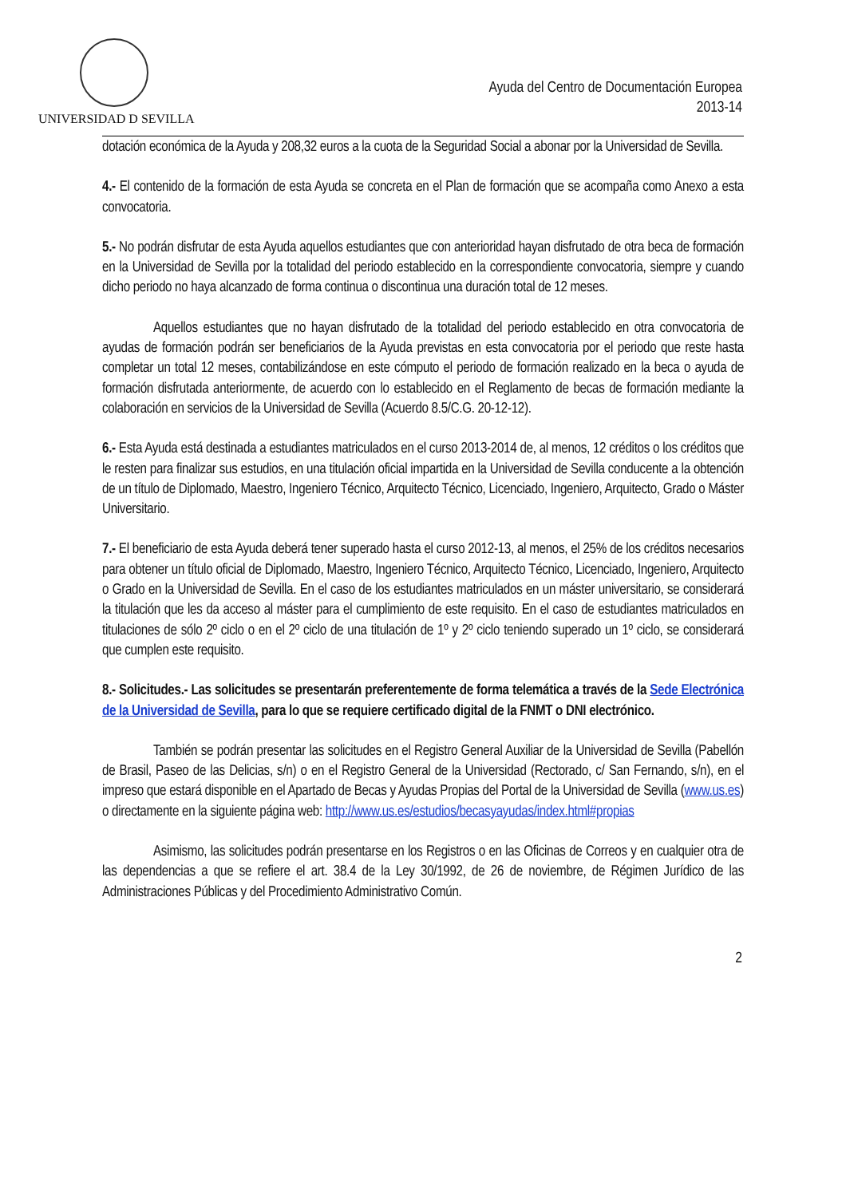UNIVERSIDAD D SEVILLA
Ayuda del Centro de Documentación Europea
2013-14
dotación económica de la Ayuda y 208,32 euros a la cuota de la Seguridad Social a abonar por la Universidad de Sevilla.
4.- El contenido de la formación de esta Ayuda se concreta en el Plan de formación que se acompaña como Anexo a esta convocatoria.
5.- No podrán disfrutar de esta Ayuda aquellos estudiantes que con anterioridad hayan disfrutado de otra beca de formación en la Universidad de Sevilla por la totalidad del periodo establecido en la correspondiente convocatoria, siempre y cuando dicho periodo no haya alcanzado de forma continua o discontinua una duración total de 12 meses.
Aquellos estudiantes que no hayan disfrutado de la totalidad del periodo establecido en otra convocatoria de ayudas de formación podrán ser beneficiarios de la Ayuda previstas en esta convocatoria por el periodo que reste hasta completar un total 12 meses, contabilizándose en este cómputo el periodo de formación realizado en la beca o ayuda de formación disfrutada anteriormente, de acuerdo con lo establecido en el Reglamento de becas de formación mediante la colaboración en servicios de la Universidad de Sevilla (Acuerdo 8.5/C.G. 20-12-12).
6.- Esta Ayuda está destinada a estudiantes matriculados en el curso 2013-2014 de, al menos, 12 créditos o los créditos que le resten para finalizar sus estudios, en una titulación oficial impartida en la Universidad de Sevilla conducente a la obtención de un título de Diplomado, Maestro, Ingeniero Técnico, Arquitecto Técnico, Licenciado, Ingeniero, Arquitecto, Grado o Máster Universitario.
7.- El beneficiario de esta Ayuda deberá tener superado hasta el curso 2012-13, al menos, el 25% de los créditos necesarios para obtener un título oficial de Diplomado, Maestro, Ingeniero Técnico, Arquitecto Técnico, Licenciado, Ingeniero, Arquitecto o Grado en la Universidad de Sevilla. En el caso de los estudiantes matriculados en un máster universitario, se considerará la titulación que les da acceso al máster para el cumplimiento de este requisito. En el caso de estudiantes matriculados en titulaciones de sólo 2º ciclo o en el 2º ciclo de una titulación de 1º y 2º ciclo teniendo superado un 1º ciclo, se considerará que cumplen este requisito.
8.- Solicitudes.- Las solicitudes se presentarán preferentemente de forma telemática a través de la Sede Electrónica de la Universidad de Sevilla, para lo que se requiere certificado digital de la FNMT o DNI electrónico.
También se podrán presentar las solicitudes en el Registro General Auxiliar de la Universidad de Sevilla (Pabellón de Brasil, Paseo de las Delicias, s/n) o en el Registro General de la Universidad (Rectorado, c/ San Fernando, s/n), en el impreso que estará disponible en el Apartado de Becas y Ayudas Propias del Portal de la Universidad de Sevilla (www.us.es) o directamente en la siguiente página web: http://www.us.es/estudios/becasyayudas/index.html#propias
Asimismo, las solicitudes podrán presentarse en los Registros o en las Oficinas de Correos y en cualquier otra de las dependencias a que se refiere el art. 38.4 de la Ley 30/1992, de 26 de noviembre, de Régimen Jurídico de las Administraciones Públicas y del Procedimiento Administrativo Común.
2